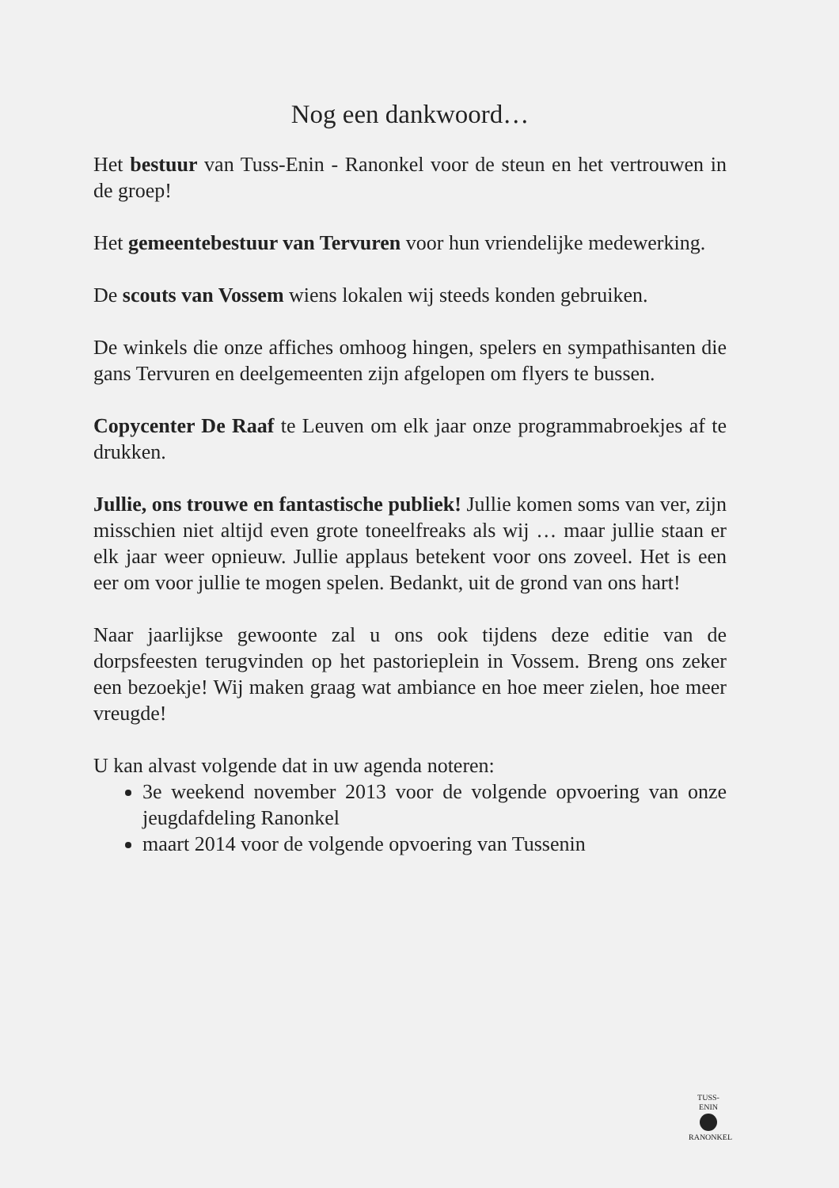Nog een dankwoord…
Het bestuur van Tuss-Enin - Ranonkel voor de steun en het vertrouwen in de groep!
Het gemeentebestuur van Tervuren voor hun vriendelijke medewerking.
De scouts van Vossem wiens lokalen wij steeds konden gebruiken.
De winkels die onze affiches omhoog hingen, spelers en sympathisanten die gans Tervuren en deelgemeenten zijn afgelopen om flyers te bussen.
Copycenter De Raaf te Leuven om elk jaar onze programmabroekjes af te drukken.
Jullie, ons trouwe en fantastische publiek! Jullie komen soms van ver, zijn misschien niet altijd even grote toneelfreaks als wij … maar jullie staan er elk jaar weer opnieuw. Jullie applaus betekent voor ons zoveel. Het is een eer om voor jullie te mogen spelen. Bedankt, uit de grond van ons hart!
Naar jaarlijkse gewoonte zal u ons ook tijdens deze editie van de dorpsfeesten terugvinden op het pastorieplein in Vossem. Breng ons zeker een bezoekje! Wij maken graag wat ambiance en hoe meer zielen, hoe meer vreugde!
U kan alvast volgende dat in uw agenda noteren:
3e weekend november 2013 voor de volgende opvoering van onze jeugdafdeling Ranonkel
maart 2014 voor de volgende opvoering van Tussenin
TUSS-ENIN
RANONKEL